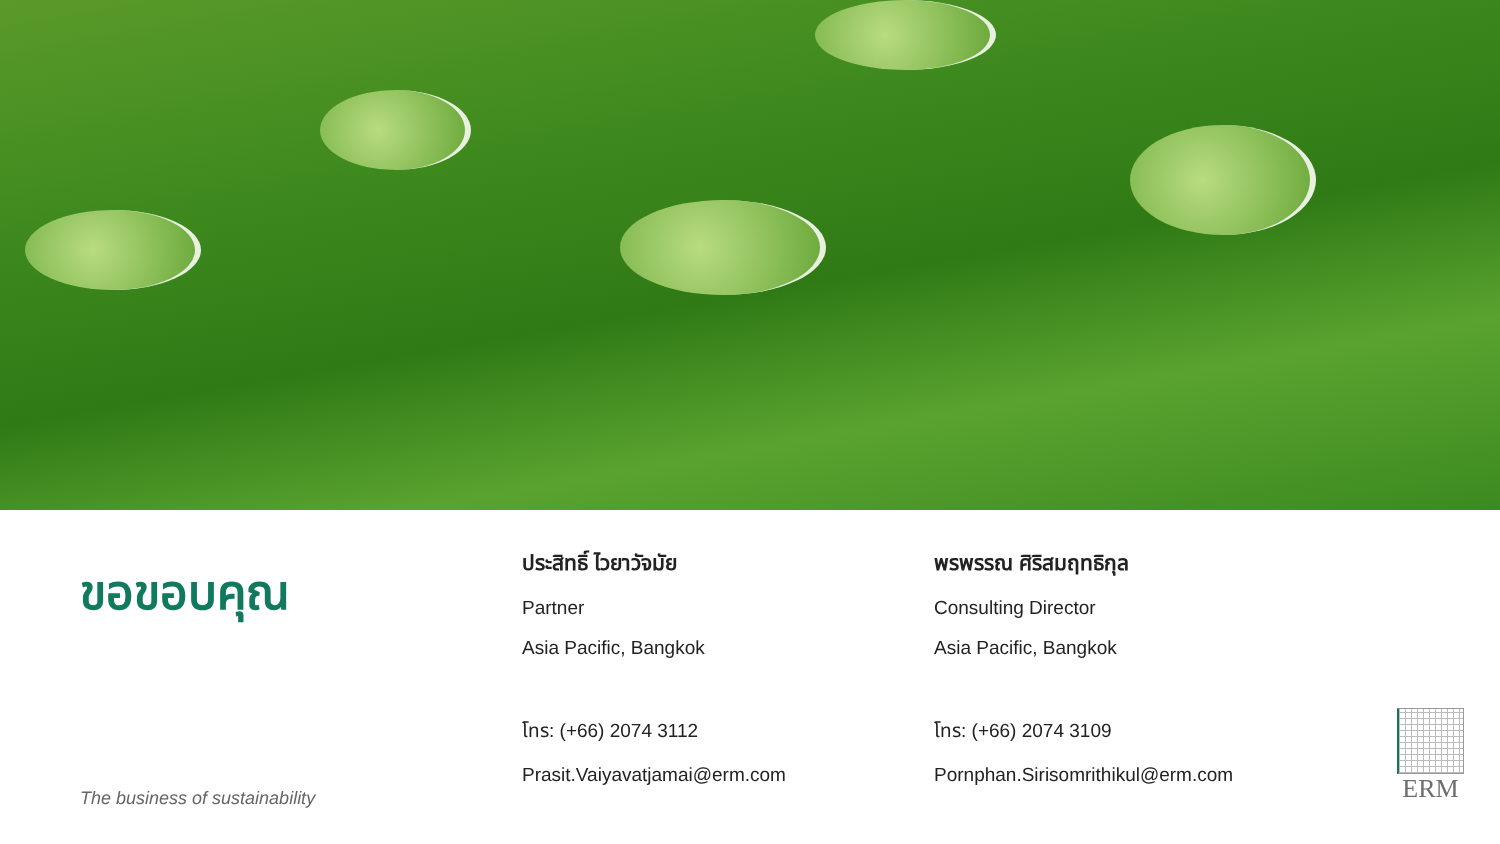ขอขอบคุณ
The business of sustainability
ประสิทธิ์ ไวยาวัจมัย
Partner
Asia Pacific, Bangkok
โทร: (+66) 2074 3112
Prasit.Vaiyavatjamai@erm.com
พรพรรณ ศิริสมฤทธิกุล
Consulting Director
Asia Pacific, Bangkok
โทร: (+66) 2074 3109
Pornphan.Sirisomrithikul@erm.com
ERM